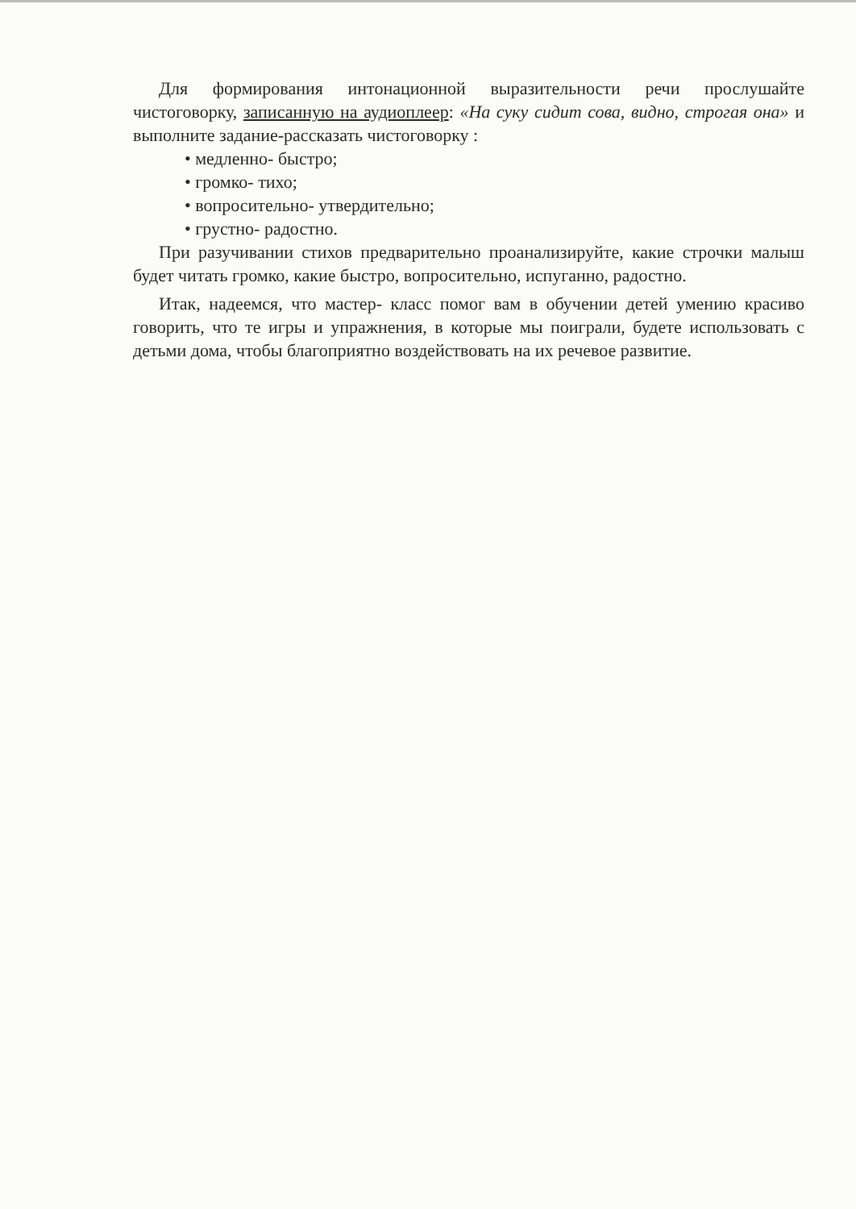Для формирования интонационной выразительности речи прослушайте чистоговорку, записанную на аудиоплеер: «На суку сидит сова, видно, строгая она» и выполните задание-рассказать чистоговорку :
• медленно- быстро;
• громко- тихо;
• вопросительно- утвердительно;
• грустно- радостно.
При разучивании стихов предварительно проанализируйте, какие строчки малыш будет читать громко, какие быстро, вопросительно, испуганно, радостно.
Итак, надеемся, что мастер- класс помог вам в обучении детей умению красиво говорить, что те игры и упражнения, в которые мы поиграли, будете использовать с детьми дома, чтобы благоприятно воздействовать на их речевое развитие.